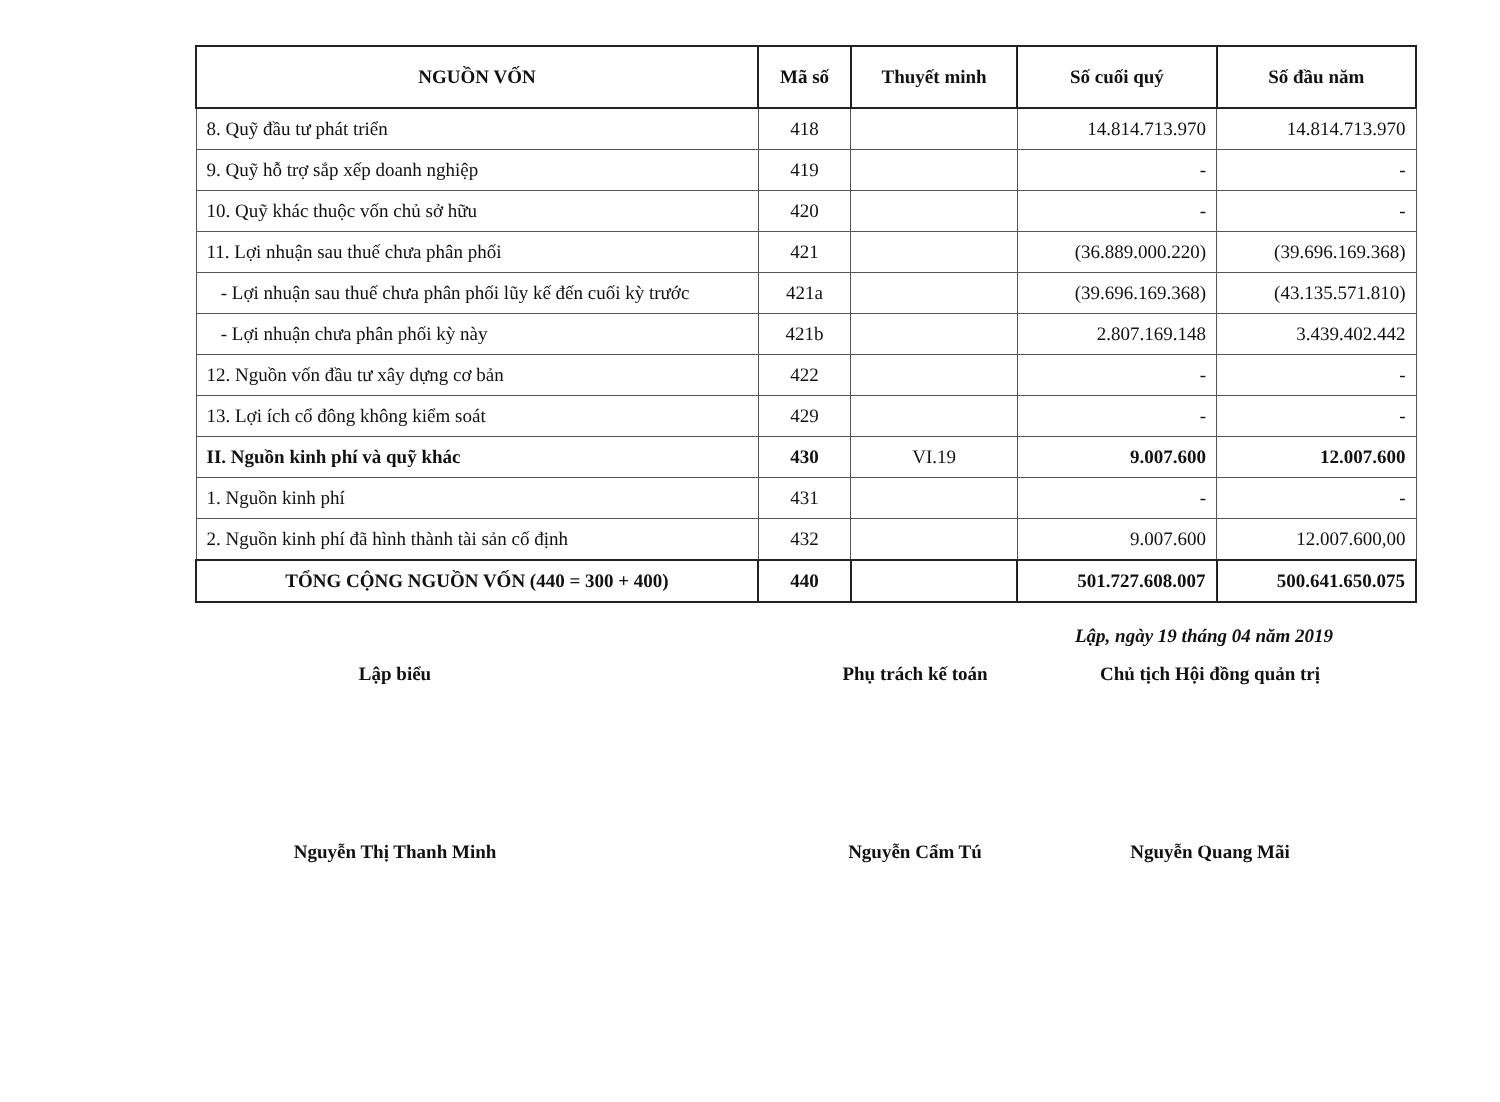| NGUỒN VỐN | Mã số | Thuyết minh | Số cuối quý | Số đầu năm |
| --- | --- | --- | --- | --- |
| 8. Quỹ đầu tư phát triển | 418 | | 14.814.713.970 | 14.814.713.970 |
| 9. Quỹ hỗ trợ sắp xếp doanh nghiệp | 419 | | - | - |
| 10. Quỹ khác thuộc vốn chủ sở hữu | 420 | | - | - |
| 11. Lợi nhuận sau thuế chưa phân phối | 421 | | (36.889.000.220) | (39.696.169.368) |
| - Lợi nhuận sau thuế chưa phân phối lũy kế đến cuối kỳ trước | 421a | | (39.696.169.368) | (43.135.571.810) |
| - Lợi nhuận chưa phân phối kỳ này | 421b | | 2.807.169.148 | 3.439.402.442 |
| 12. Nguồn vốn đầu tư xây dựng cơ bản | 422 | | - | - |
| 13. Lợi ích cổ đông không kiểm soát | 429 | | - | - |
| II. Nguồn kinh phí và quỹ khác | 430 | VI.19 | 9.007.600 | 12.007.600 |
| 1. Nguồn kinh phí | 431 | | - | - |
| 2. Nguồn kinh phí đã hình thành tài sản cố định | 432 | | 9.007.600 | 12.007.600,00 |
| TỔNG CỘNG NGUỒN VỐN (440 = 300 + 400) | 440 | | 501.727.608.007 | 500.641.650.075 |
Lập, ngày 19 tháng 04 năm 2019
Lập biểu
Nguyễn Thị Thanh Minh
Phụ trách kế toán
Nguyễn Cẩm Tú
Chủ tịch Hội đồng quản trị
Nguyễn Quang Mãi